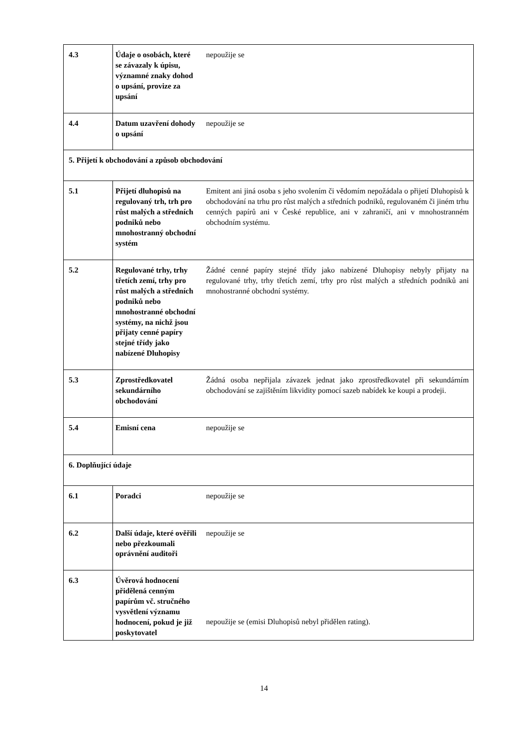| 4.3 | Údaje o osobách, které se závazaly k úpisu, významné znaky dohod o upsání, provize za upsání | nepoužije se |
| 4.4 | Datum uzavření dohody o upsání | nepoužije se |
| 5. Přijetí k obchodování a způsob obchodování | | |
| 5.1 | Přijetí dluhopisů na regulovaný trh, trh pro růst malých a středních podniků nebo mnohostranný obchodní systém | Emitent ani jiná osoba s jeho svolením či vědomím nepožádala o přijetí Dluhopisů k obchodování na trhu pro růst malých a středních podniků, regulovaném či jiném trhu cenných papírů ani v České republice, ani v zahraničí, ani v mnohostranném obchodním systému. |
| 5.2 | Regulované trhy, trhy třetích zemí, trhy pro růst malých a středních podniků nebo mnohostranné obchodní systémy, na nichž jsou přijaty cenné papíry stejné třídy jako nabízené Dluhopisy | Žádné cenné papíry stejné třídy jako nabízené Dluhopisy nebyly přijaty na regulované trhy, trhy třetích zemí, trhy pro růst malých a středních podniků ani mnohostranné obchodní systémy. |
| 5.3 | Zprostředkovatel sekundárního obchodování | Žádná osoba nepřijala závazek jednat jako zprostředkovatel při sekundárním obchodování se zajištěním likvidity pomocí sazeb nabídek ke koupi a prodeji. |
| 5.4 | Emisní cena | nepoužije se |
| 6. Doplňující údaje | | |
| 6.1 | Poradci | nepoužije se |
| 6.2 | Další údaje, které ověřili nebo přezkoumali oprávnění auditoři | nepoužije se |
| 6.3 | Úvěrová hodnocení přidělená cenným papírům vč. stručného vysvětlení významu hodnocení, pokud je již poskytovatel | nepoužije se (emisi Dluhopisů nebyl přidělen rating). |
14